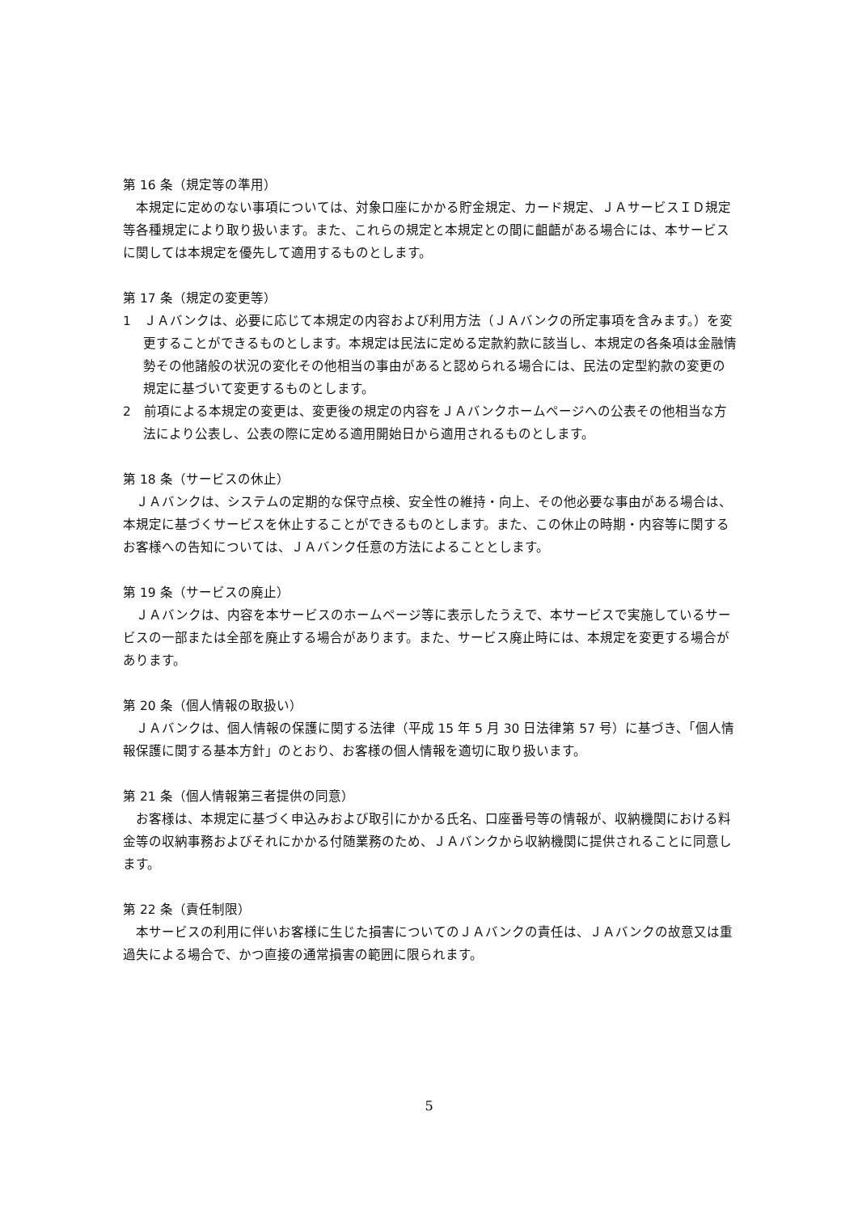第 16 条（規定等の準用）
本規定に定めのない事項については、対象口座にかかる貯金規定、カード規定、ＪＡサービスＩＤ規定等各種規定により取り扱います。また、これらの規定と本規定との間に齟齬がある場合には、本サービスに関しては本規定を優先して適用するものとします。
第 17 条（規定の変更等）
1　ＪＡバンクは、必要に応じて本規定の内容および利用方法（ＪＡバンクの所定事項を含みます。）を変更することができるものとします。本規定は民法に定める定款約款に該当し、本規定の各条項は金融情勢その他諸般の状況の変化その他相当の事由があると認められる場合には、民法の定型約款の変更の規定に基づいて変更するものとします。
2　前項による本規定の変更は、変更後の規定の内容をＪＡバンクホームページへの公表その他相当な方法により公表し、公表の際に定める適用開始日から適用されるものとします。
第 18 条（サービスの休止）
ＪＡバンクは、システムの定期的な保守点検、安全性の維持・向上、その他必要な事由がある場合は、本規定に基づくサービスを休止することができるものとします。また、この休止の時期・内容等に関するお客様への告知については、ＪＡバンク任意の方法によることとします。
第 19 条（サービスの廃止）
ＪＡバンクは、内容を本サービスのホームページ等に表示したうえで、本サービスで実施しているサービスの一部または全部を廃止する場合があります。また、サービス廃止時には、本規定を変更する場合があります。
第 20 条（個人情報の取扱い）
ＪＡバンクは、個人情報の保護に関する法律（平成 15 年 5 月 30 日法律第 57 号）に基づき、「個人情報保護に関する基本方針」のとおり、お客様の個人情報を適切に取り扱います。
第 21 条（個人情報第三者提供の同意）
お客様は、本規定に基づく申込みおよび取引にかかる氏名、口座番号等の情報が、収納機関における料金等の収納事務およびそれにかかる付随業務のため、ＪＡバンクから収納機関に提供されることに同意します。
第 22 条（責任制限）
本サービスの利用に伴いお客様に生じた損害についてのＪＡバンクの責任は、ＪＡバンクの故意又は重過失による場合で、かつ直接の通常損害の範囲に限られます。
5